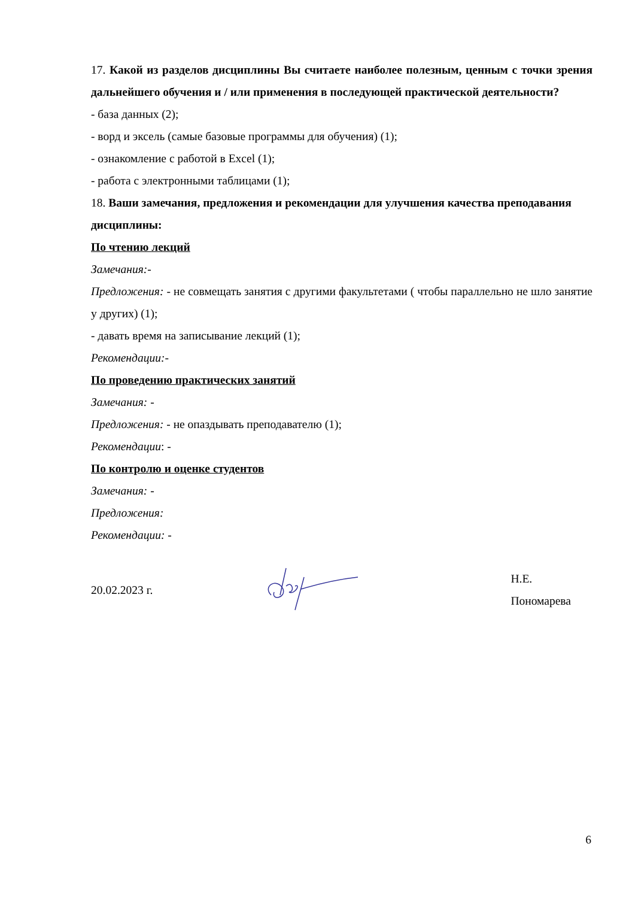17. Какой из разделов дисциплины Вы считаете наиболее полезным, ценным с точки зрения дальнейшего обучения и / или применения в последующей практической деятельности?
- база данных (2);
- ворд и эксель (самые базовые программы для обучения) (1);
- ознакомление с работой в Excel (1);
- работа с электронными таблицами (1);
18. Ваши замечания, предложения и рекомендации для улучшения качества преподавания дисциплины:
По чтению лекций
Замечания:-
Предложения: - не совмещать занятия с другими факультетами ( чтобы параллельно не шло занятие у других) (1);
- давать время на записывание лекций (1);
Рекомендации:-
По проведению практических занятий
Замечания: -
Предложения: - не опаздывать преподавателю (1);
Рекомендации: -
По контролю и оценке студентов
Замечания: -
Предложения:
Рекомендации: -
20.02.2023 г. Н.Е. Пономарева
6